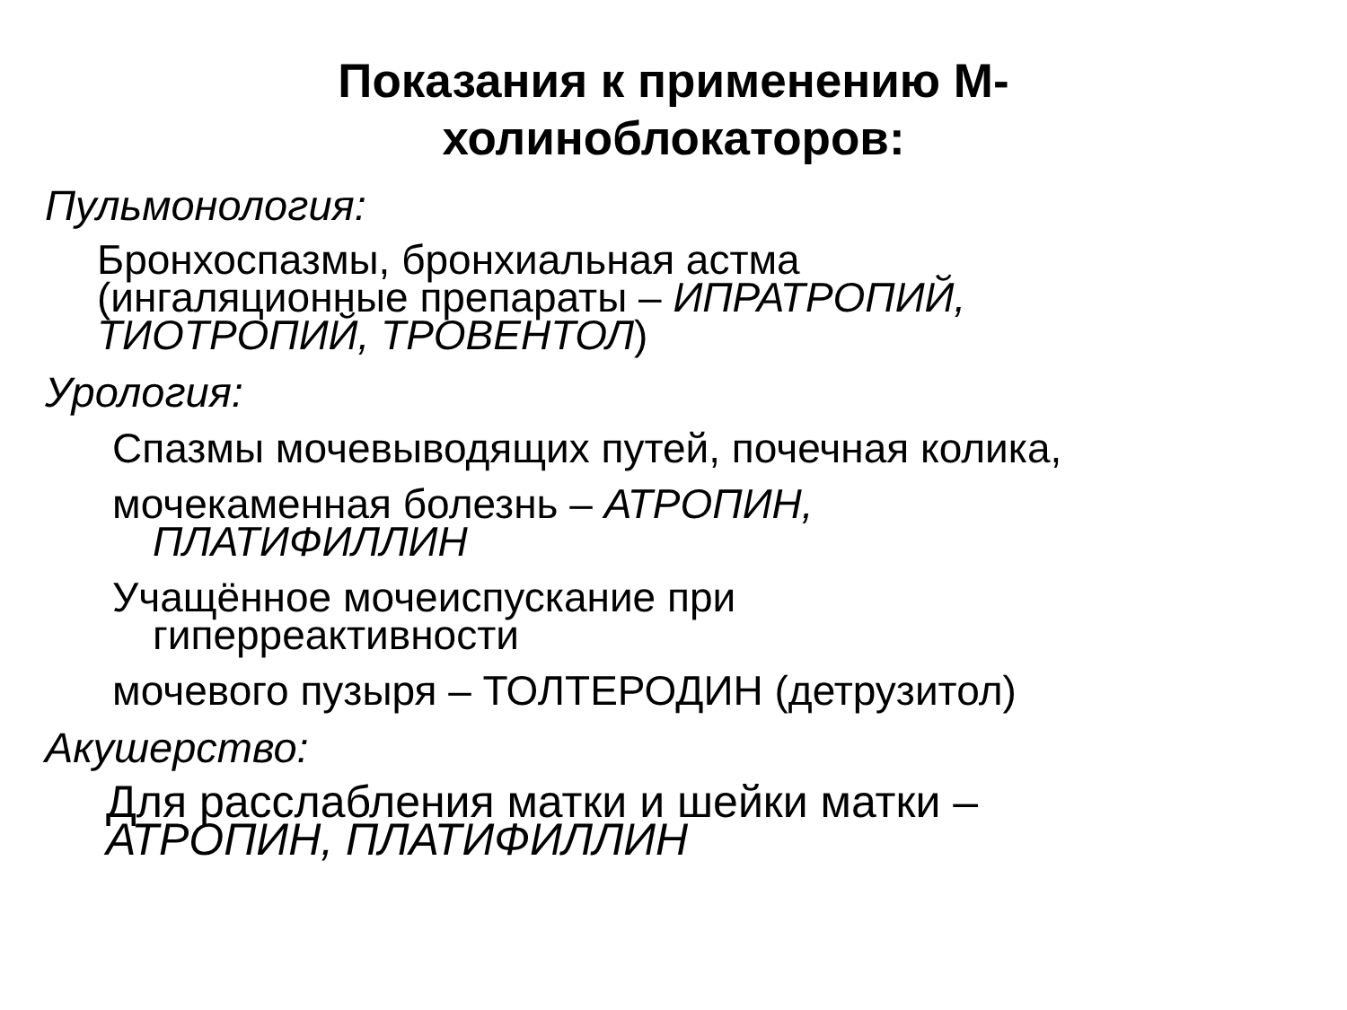Показания к применению М-
холиноблокаторов:
Пульмонология:
Бронхоспазмы, бронхиальная астма
(ингаляционные препараты – ИПРАТРОПИЙ,
ТИОТРОПИЙ, ТРОВЕНТОЛ)
Урология:
Спазмы мочевыводящих путей, почечная колика,
мочекаменная болезнь – АТРОПИН,
ПЛАТИФИЛЛИН
Учащённое мочеиспускание при
гиперреактивности
мочевого пузыря – ТОЛТЕРОДИН (детрузитол)
Акушерство:
Для расслабления матки и шейки матки –
АТРОПИН, ПЛАТИФИЛЛИН